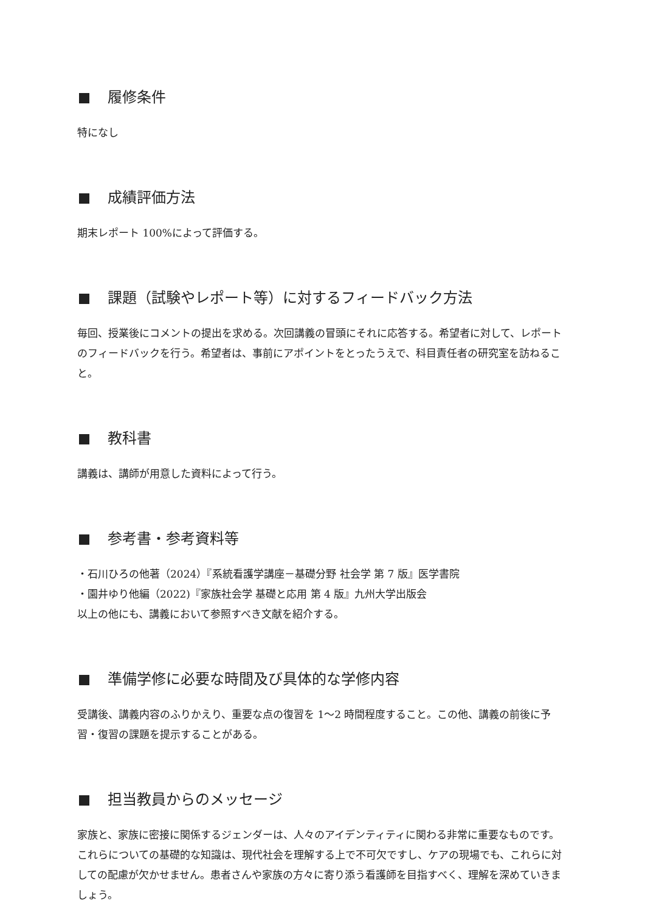履修条件
特になし
成績評価方法
期末レポート 100%によって評価する。
課題（試験やレポート等）に対するフィードバック方法
毎回、授業後にコメントの提出を求める。次回講義の冒頭にそれに応答する。希望者に対して、レポートのフィードバックを行う。希望者は、事前にアポイントをとったうえで、科目責任者の研究室を訪ねること。
教科書
講義は、講師が用意した資料によって行う。
参考書・参考資料等
・石川ひろの他著（2024）『系統看護学講座－基礎分野 社会学 第 7 版』医学書院
・園井ゆり他編（2022)『家族社会学 基礎と応用 第 4 版』九州大学出版会
以上の他にも、講義において参照すべき文献を紹介する。
準備学修に必要な時間及び具体的な学修内容
受講後、講義内容のふりかえり、重要な点の復習を 1～2 時間程度すること。この他、講義の前後に予習・復習の課題を提示することがある。
担当教員からのメッセージ
家族と、家族に密接に関係するジェンダーは、人々のアイデンティティに関わる非常に重要なものです。これらについての基礎的な知識は、現代社会を理解する上で不可欠ですし、ケアの現場でも、これらに対しての配慮が欠かせません。患者さんや家族の方々に寄り添う看護師を目指すべく、理解を深めていきましょう。